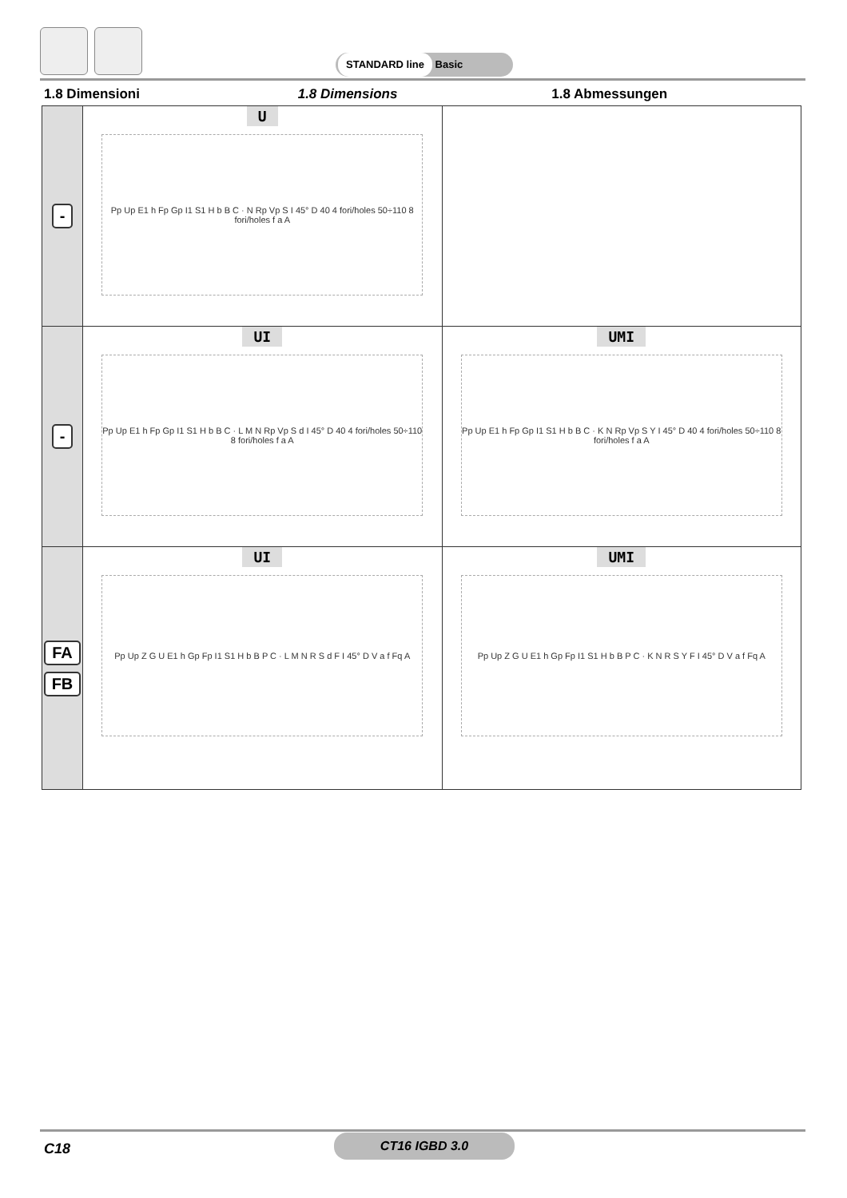STANDARD line Basic
1.8 Dimensioni 1.8 Dimensions 1.8 Abmessungen
- U
Pp Up E1 h Fp Gp I1 S1 H b B C · N Rp Vp S I 45° D 40 4 fori/holes 50÷110 8 fori/holes f a A
- UI
Pp Up E1 h Fp Gp I1 S1 H b B C · L M N Rp Vp S d I 45° D 40 4 fori/holes 50÷110 8 fori/holes f a A
UMI
Pp Up E1 h Fp Gp I1 S1 H b B C · K N Rp Vp S Y I 45° D 40 4 fori/holes 50÷110 8 fori/holes f a A
FA
FB
UI
Pp Up Z G U E1 h Gp Fp I1 S1 H b B P C · L M N R S d F I 45° D V a f Fq A
UMI
Pp Up Z G U E1 h Gp Fp I1 S1 H b B P C · K N R S Y F I 45° D V a f Fq A
C18
CT16 IGBD 3.0